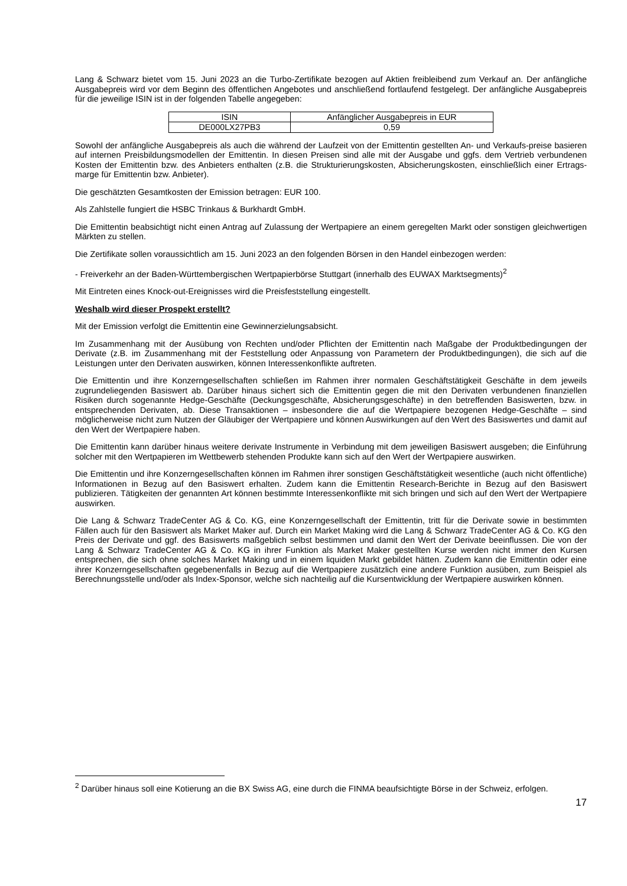Lang & Schwarz bietet vom 15. Juni 2023 an die Turbo-Zertifikate bezogen auf Aktien freibleibend zum Verkauf an. Der anfängliche Ausgabepreis wird vor dem Beginn des öffentlichen Angebotes und anschließend fortlaufend festgelegt. Der anfängliche Ausgabepreis für die jeweilige ISIN ist in der folgenden Tabelle angegeben:
| ISIN | Anfänglicher Ausgabepreis in EUR |
| DE000LX27PB3 | 0,59 |
Sowohl der anfängliche Ausgabepreis als auch die während der Laufzeit von der Emittentin gestellten An- und Verkaufs-preise basieren auf internen Preisbildungsmodellen der Emittentin. In diesen Preisen sind alle mit der Ausgabe und ggfs. dem Vertrieb verbundenen Kosten der Emittentin bzw. des Anbieters enthalten (z.B. die Strukturierungskosten, Absicherungskosten, einschließlich einer Ertrags-marge für Emittentin bzw. Anbieter).
Die geschätzten Gesamtkosten der Emission betragen: EUR 100.
Als Zahlstelle fungiert die HSBC Trinkaus & Burkhardt GmbH.
Die Emittentin beabsichtigt nicht einen Antrag auf Zulassung der Wertpapiere an einem geregelten Markt oder sonstigen gleichwertigen Märkten zu stellen.
Die Zertifikate sollen voraussichtlich am 15. Juni 2023 an den folgenden Börsen in den Handel einbezogen werden:
- Freiverkehr an der Baden-Württembergischen Wertpapierbörse Stuttgart (innerhalb des EUWAX Marktsegments)<sup>2</sup>
Mit Eintreten eines Knock-out-Ereignisses wird die Preisfeststellung eingestellt.
Weshalb wird dieser Prospekt erstellt?
Mit der Emission verfolgt die Emittentin eine Gewinnerzielungsabsicht.
Im Zusammenhang mit der Ausübung von Rechten und/oder Pflichten der Emittentin nach Maßgabe der Produktbedingungen der Derivate (z.B. im Zusammenhang mit der Feststellung oder Anpassung von Parametern der Produktbedingungen), die sich auf die Leistungen unter den Derivaten auswirken, können Interessenkonflikte auftreten.
Die Emittentin und ihre Konzerngesellschaften schließen im Rahmen ihrer normalen Geschäftstätigkeit Geschäfte in dem jeweils zugrundeliegenden Basiswert ab. Darüber hinaus sichert sich die Emittentin gegen die mit den Derivaten verbundenen finanziellen Risiken durch sogenannte Hedge-Geschäfte (Deckungsgeschäfte, Absicherungsgeschäfte) in den betreffenden Basiswerten, bzw. in entsprechenden Derivaten, ab. Diese Transaktionen – insbesondere die auf die Wertpapiere bezogenen Hedge-Geschäfte – sind möglicherweise nicht zum Nutzen der Gläubiger der Wertpapiere und können Auswirkungen auf den Wert des Basiswertes und damit auf den Wert der Wertpapiere haben.
Die Emittentin kann darüber hinaus weitere derivate Instrumente in Verbindung mit dem jeweiligen Basiswert ausgeben; die Einführung solcher mit den Wertpapieren im Wettbewerb stehenden Produkte kann sich auf den Wert der Wertpapiere auswirken.
Die Emittentin und ihre Konzerngesellschaften können im Rahmen ihrer sonstigen Geschäftstätigkeit wesentliche (auch nicht öffentliche) Informationen in Bezug auf den Basiswert erhalten. Zudem kann die Emittentin Research-Berichte in Bezug auf den Basiswert publizieren. Tätigkeiten der genannten Art können bestimmte Interessenkonflikte mit sich bringen und sich auf den Wert der Wertpapiere auswirken.
Die Lang & Schwarz TradeCenter AG & Co. KG, eine Konzerngesellschaft der Emittentin, tritt für die Derivate sowie in bestimmten Fällen auch für den Basiswert als Market Maker auf. Durch ein Market Making wird die Lang & Schwarz TradeCenter AG & Co. KG den Preis der Derivate und ggf. des Basiswerts maßgeblich selbst bestimmen und damit den Wert der Derivate beeinflussen. Die von der Lang & Schwarz TradeCenter AG & Co. KG in ihrer Funktion als Market Maker gestellten Kurse werden nicht immer den Kursen entsprechen, die sich ohne solches Market Making und in einem liquiden Markt gebildet hätten. Zudem kann die Emittentin oder eine ihrer Konzerngesellschaften gegebenenfalls in Bezug auf die Wertpapiere zusätzlich eine andere Funktion ausüben, zum Beispiel als Berechnungsstelle und/oder als Index-Sponsor, welche sich nachteilig auf die Kursentwicklung der Wertpapiere auswirken können.
<sup>2</sup> Darüber hinaus soll eine Kotierung an die BX Swiss AG, eine durch die FINMA beaufsichtigte Börse in der Schweiz, erfolgen.
17